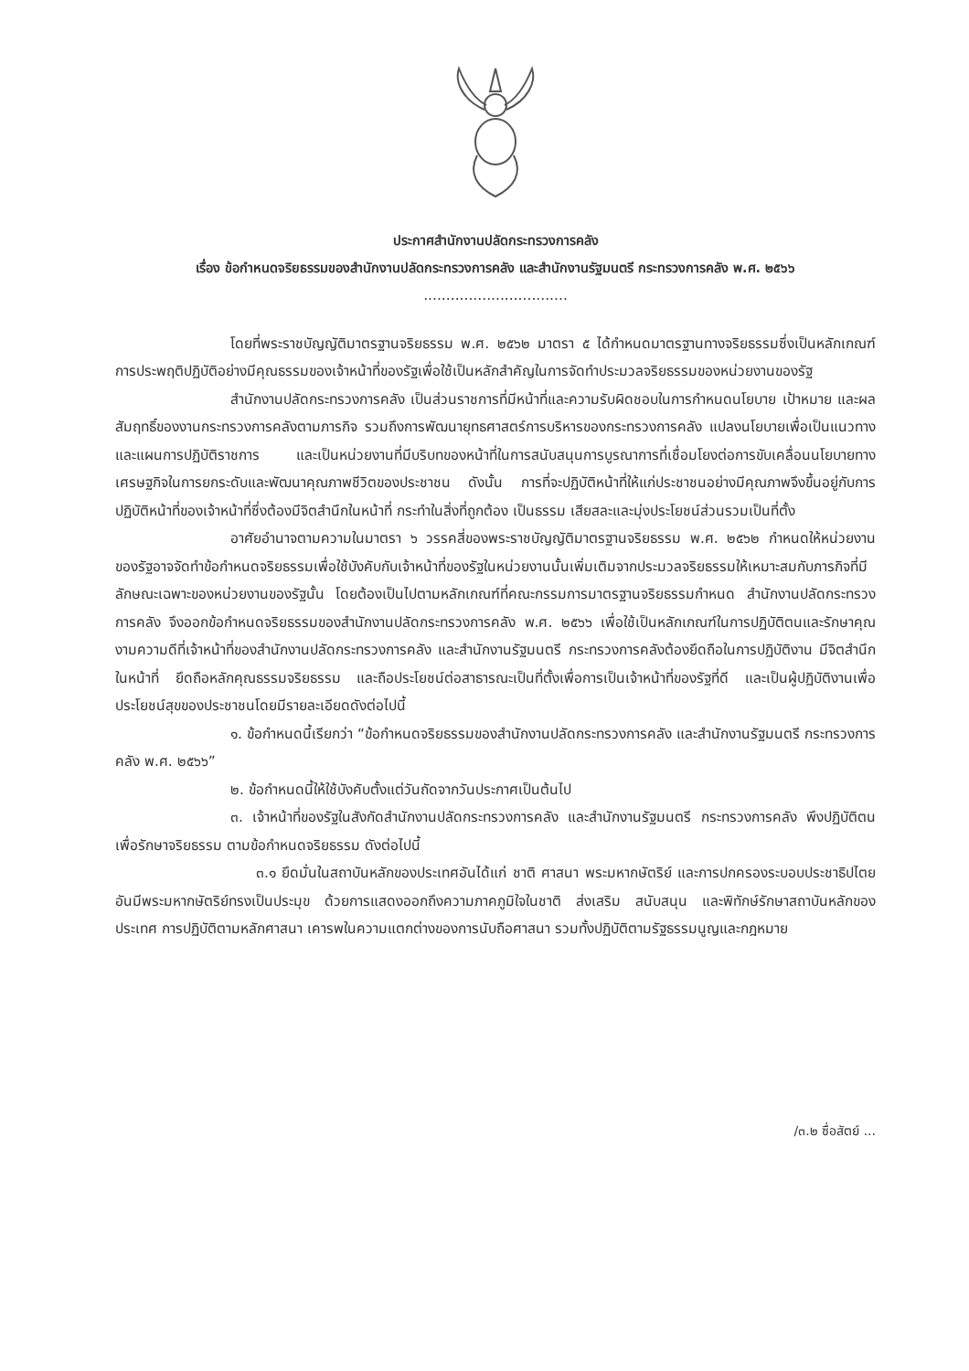ประกาศสำนักงานปลัดกระทรวงการคลัง
เรื่อง ข้อกำหนดจริยธรรมของสำนักงานปลัดกระทรวงการคลัง และสำนักงานรัฐมนตรี กระทรวงการคลัง พ.ศ. ๒๕๖๖
................................
โดยที่พระราชบัญญัติมาตรฐานจริยธรรม พ.ศ. ๒๕๖๒ มาตรา ๕ ได้กำหนดมาตรฐานทางจริยธรรมซึ่งเป็นหลักเกณฑ์การประพฤติปฏิบัติอย่างมีคุณธรรมของเจ้าหน้าที่ของรัฐเพื่อใช้เป็นหลักสำคัญในการจัดทำประมวลจริยธรรมของหน่วยงานของรัฐ
สำนักงานปลัดกระทรวงการคลัง เป็นส่วนราชการที่มีหน้าที่และความรับผิดชอบในการกำหนดนโยบาย เป้าหมาย และผลสัมฤทธิ์ของงานกระทรวงการคลังตามภารกิจ รวมถึงการพัฒนายุทธศาสตร์การบริหารของกระทรวงการคลัง แปลงนโยบายเพื่อเป็นแนวทาง และแผนการปฏิบัติราชการ และเป็นหน่วยงานที่มีบริบทของหน้าที่ในการสนับสนุนการบูรณาการที่เชื่อมโยงต่อการขับเคลื่อนนโยบายทางเศรษฐกิจในการยกระดับและพัฒนาคุณภาพชีวิตของประชาชน ดังนั้น การที่จะปฏิบัติหน้าที่ให้แก่ประชาชนอย่างมีคุณภาพจึงขึ้นอยู่กับการปฏิบัติหน้าที่ของเจ้าหน้าที่ซึ่งต้องมีจิตสำนึกในหน้าที่ กระทำในสิ่งที่ถูกต้อง เป็นธรรม เสียสละและมุ่งประโยชน์ส่วนรวมเป็นที่ตั้ง
อาศัยอำนาจตามความในมาตรา ๖ วรรคสี่ของพระราชบัญญัติมาตรฐานจริยธรรม พ.ศ. ๒๕๖๒ กำหนดให้หน่วยงานของรัฐอาจจัดทำข้อกำหนดจริยธรรมเพื่อใช้บังคับกับเจ้าหน้าที่ของรัฐในหน่วยงานนั้นเพิ่มเติมจากประมวลจริยธรรมให้เหมาะสมกับภารกิจที่มีลักษณะเฉพาะของหน่วยงานของรัฐนั้น โดยต้องเป็นไปตามหลักเกณฑ์ที่คณะกรรมการมาตรฐานจริยธรรมกำหนด สำนักงานปลัดกระทรวงการคลัง จึงออกข้อกำหนดจริยธรรมของสำนักงานปลัดกระทรวงการคลัง พ.ศ. ๒๕๖๖ เพื่อใช้เป็นหลักเกณฑ์ในการปฏิบัติตนและรักษาคุณงามความดีที่เจ้าหน้าที่ของสำนักงานปลัดกระทรวงการคลัง และสำนักงานรัฐมนตรี กระทรวงการคลังต้องยึดถือในการปฏิบัติงาน มีจิตสำนึกในหน้าที่ ยึดถือหลักคุณธรรมจริยธรรม และถือประโยชน์ต่อสาธารณะเป็นที่ตั้งเพื่อการเป็นเจ้าหน้าที่ของรัฐที่ดี และเป็นผู้ปฏิบัติงานเพื่อประโยชน์สุขของประชาชนโดยมีรายละเอียดดังต่อไปนี้
๑. ข้อกำหนดนี้เรียกว่า “ข้อกำหนดจริยธรรมของสำนักงานปลัดกระทรวงการคลัง และสำนักงานรัฐมนตรี กระทรวงการคลัง พ.ศ. ๒๕๖๖”
๒. ข้อกำหนดนี้ให้ใช้บังคับตั้งแต่วันถัดจากวันประกาศเป็นต้นไป
๓. เจ้าหน้าที่ของรัฐในสังกัดสำนักงานปลัดกระทรวงการคลัง และสำนักงานรัฐมนตรี กระทรวงการคลัง พึงปฏิบัติตนเพื่อรักษาจริยธรรม ตามข้อกำหนดจริยธรรม ดังต่อไปนี้
๓.๑ ยึดมั่นในสถาบันหลักของประเทศอันได้แก่ ชาติ ศาสนา พระมหากษัตริย์ และการปกครองระบอบประชาธิปไตยอันมีพระมหากษัตริย์ทรงเป็นประมุข ด้วยการแสดงออกถึงความภาคภูมิใจในชาติ ส่งเสริม สนับสนุน และพิทักษ์รักษาสถาบันหลักของประเทศ การปฏิบัติตามหลักศาสนา เคารพในความแตกต่างของการนับถือศาสนา รวมทั้งปฏิบัติตามรัฐธรรมนูญและกฎหมาย
/๓.๒ ซื่อสัตย์ ...